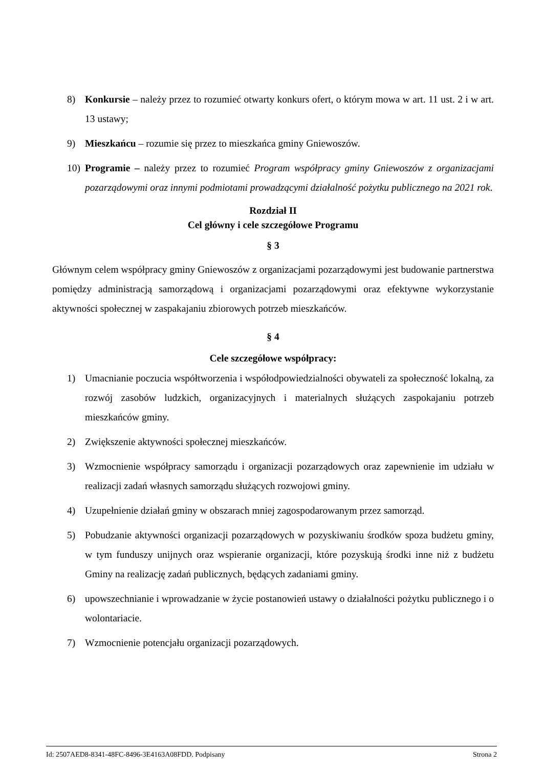8) Konkursie – należy przez to rozumieć otwarty konkurs ofert, o którym mowa w art. 11 ust. 2 i w art. 13 ustawy;
9) Mieszkańcu – rozumie się przez to mieszkańca gminy Gniewoszów.
10) Programie – należy przez to rozumieć Program współpracy gminy Gniewoszów z organizacjami pozarządowymi oraz innymi podmiotami prowadzącymi działalność pożytku publicznego na 2021 rok.
Rozdział II
Cel główny i cele szczegółowe Programu
§ 3
Głównym celem współpracy gminy Gniewoszów z organizacjami pozarządowymi jest budowanie partnerstwa pomiędzy administracją samorządową i organizacjami pozarządowymi oraz efektywne wykorzystanie aktywności społecznej w zaspakajaniu zbiorowych potrzeb mieszkańców.
§ 4
Cele szczegółowe współpracy:
1) Umacnianie poczucia współtworzenia i współodpowiedzialności obywateli za społeczność lokalną, za rozwój zasobów ludzkich, organizacyjnych i materialnych służących zaspokajaniu potrzeb mieszkańców gminy.
2) Zwiększenie aktywności społecznej mieszkańców.
3) Wzmocnienie współpracy samorządu i organizacji pozarządowych oraz zapewnienie im udziału w realizacji zadań własnych samorządu służących rozwojowi gminy.
4) Uzupełnienie działań gminy w obszarach mniej zagospodarowanym przez samorząd.
5) Pobudzanie aktywności organizacji pozarządowych w pozyskiwaniu środków spoza budżetu gminy, w tym funduszy unijnych oraz wspieranie organizacji, które pozyskują środki inne niż z budżetu Gminy na realizację zadań publicznych, będących zadaniami gminy.
6) upowszechnianie i wprowadzanie w życie postanowień ustawy o działalności pożytku publicznego i o wolontariacie.
7) Wzmocnienie potencjału organizacji pozarządowych.
Id: 2507AED8-8341-48FC-8496-3E4163A08FDD. Podpisany Strona 2